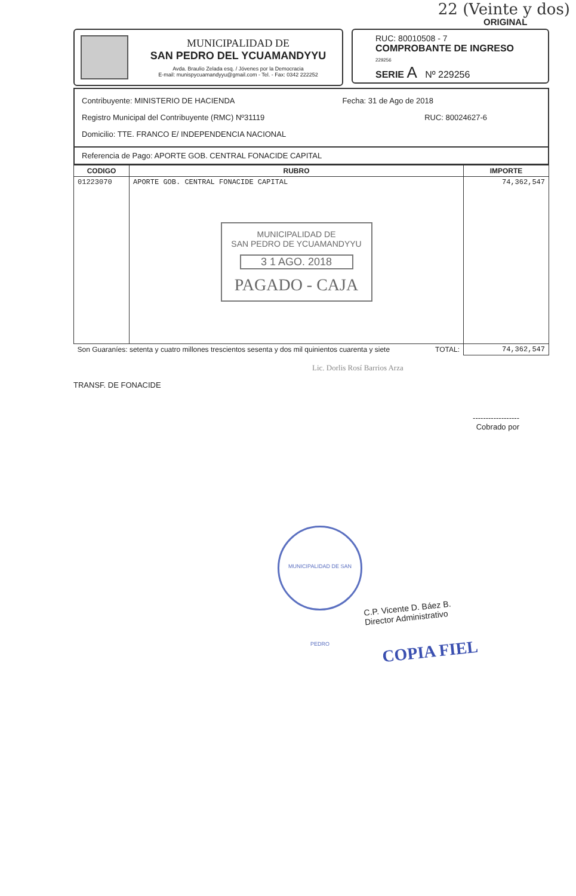22 (Veinte y dos)
ORIGINAL
MUNICIPALIDAD DE
SAN PEDRO DEL YCUAMANDYYU
Avda. Braulio Zelada esq. / Jóvenes por la Democracia
E-mail: munispycuamandyyu@gmail.com - Tel. - Fax: 0342 222252
RUC: 80010508 - 7
COMPROBANTE DE INGRESO 229256
SERIE A Nº 229256
Contribuyente: MINISTERIO DE HACIENDA Fecha: 31 de Ago de 2018
Registro Municipal del Contribuyente (RMC) Nº31119 RUC: 80024627-6
Domicilio: TTE. FRANCO E/ INDEPENDENCIA NACIONAL
Referencia de Pago: APORTE GOB. CENTRAL FONACIDE CAPITAL
| CODIGO | RUBRO | IMPORTE |
| --- | --- | --- |
| 01223070 | APORTE GOB. CENTRAL FONACIDE CAPITAL MUNICIPALIDAD DE SAN PEDRO DE YCUAMANDYYU 3 1 AGO. 2018 PAGADO - CAJA | 74,362,547 |
| Son Guaraníes: setenta y cuatro millones trescientos sesenta y dos mil quinientos cuarenta y siete TOTAL: | | 74,362,547 |
Lic. Dorlis Rosí Barrios Arza
TRANSF. DE FONACIDE
------------------
Cobrado por
MUNICIPALIDAD DE SAN PEDRO
C.P. Vicente D. Báez B.
Director Administrativo
COPIA FIEL